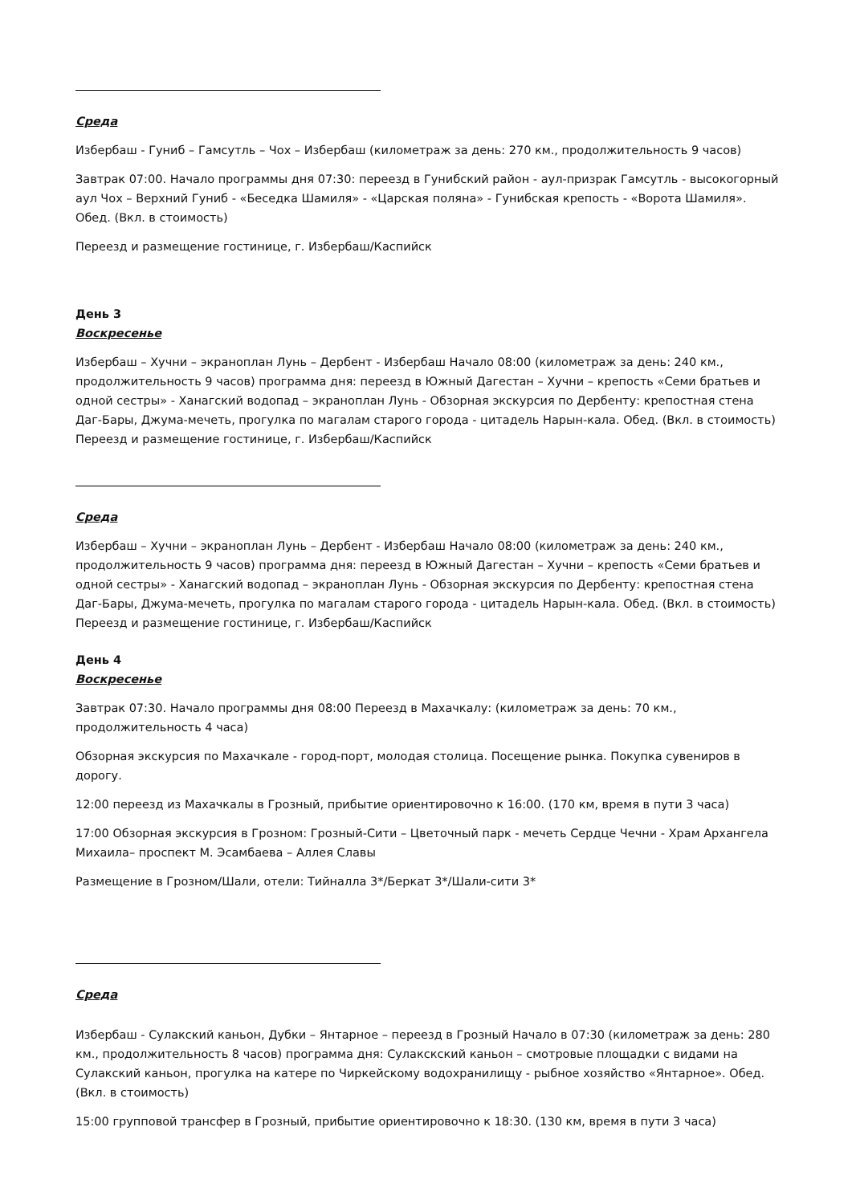Среда
Избербаш - Гуниб – Гамсутль – Чох – Избербаш (километраж за день: 270 км., продолжительность 9 часов)
Завтрак 07:00. Начало программы дня 07:30: переезд в Гунибский район - аул-призрак Гамсутль - высокогорный аул Чох – Верхний Гуниб - «Беседка Шамиля» - «Царская поляна» - Гунибская крепость - «Ворота Шамиля». Обед. (Вкл. в стоимость)
Переезд и размещение гостинице, г. Избербаш/Каспийск
День 3
Воскресенье
Избербаш – Хучни – экраноплан Лунь – Дербент - Избербаш Начало 08:00 (километраж за день: 240 км., продолжительность 9 часов) программа дня: переезд в Южный Дагестан – Хучни – крепость «Семи братьев и одной сестры» - Ханагский водопад – экраноплан Лунь - Обзорная экскурсия по Дербенту: крепостная стена Даг-Бары, Джума-мечеть, прогулка по магалам старого города - цитадель Нарын-кала. Обед. (Вкл. в стоимость) Переезд и размещение гостинице, г. Избербаш/Каспийск
Среда
Избербаш – Хучни – экраноплан Лунь – Дербент - Избербаш Начало 08:00 (километраж за день: 240 км., продолжительность 9 часов) программа дня: переезд в Южный Дагестан – Хучни – крепость «Семи братьев и одной сестры» - Ханагский водопад – экраноплан Лунь - Обзорная экскурсия по Дербенту: крепостная стена Даг-Бары, Джума-мечеть, прогулка по магалам старого города - цитадель Нарын-кала. Обед. (Вкл. в стоимость) Переезд и размещение гостинице, г. Избербаш/Каспийск
День 4
Воскресенье
Завтрак 07:30. Начало программы дня 08:00 Переезд в Махачкалу: (километраж за день: 70 км., продолжительность 4 часа)
Обзорная экскурсия по Махачкале - город-порт, молодая столица. Посещение рынка. Покупка сувениров в дорогу.
12:00 переезд из Махачкалы в Грозный, прибытие ориентировочно к 16:00. (170 км, время в пути 3 часа)
17:00 Обзорная экскурсия в Грозном: Грозный-Сити – Цветочный парк - мечеть Сердце Чечни - Храм Архангела Михаила– проспект М. Эсамбаева – Аллея Славы
Размещение в Грозном/Шали, отели: Тийналла 3*/Беркат 3*/Шали-сити 3*
Среда
Избербаш - Сулакский каньон, Дубки – Янтарное – переезд в Грозный Начало в 07:30 (километраж за день: 280 км., продолжительность 8 часов) программа дня: Сулакскский каньон – смотровые площадки с видами на Сулакский каньон, прогулка на катере по Чиркейскому водохранилищу - рыбное хозяйство «Янтарное». Обед. (Вкл. в стоимость)
15:00 групповой трансфер в Грозный, прибытие ориентировочно к 18:30. (130 км, время в пути 3 часа)